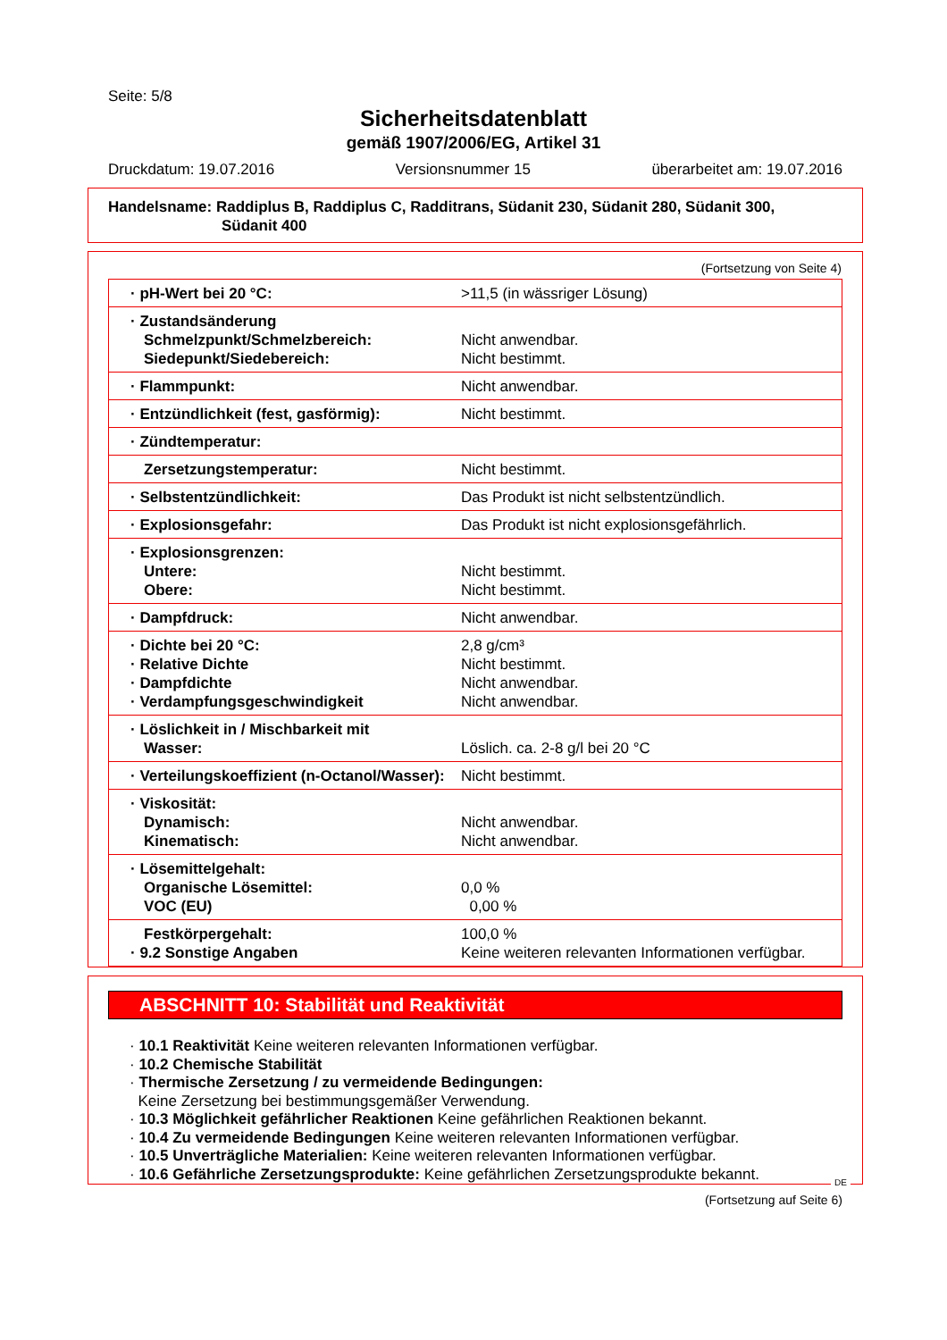Seite: 5/8
Sicherheitsdatenblatt
gemäß 1907/2006/EG, Artikel 31
Druckdatum: 19.07.2016 Versionsnummer 15 überarbeitet am: 19.07.2016
Handelsname: Raddiplus B, Raddiplus C, Radditrans, Südanit 230, Südanit 280, Südanit 300,
Südanit 400
(Fortsetzung von Seite 4)
| · pH-Wert bei 20 °C: | >11,5 (in wässriger Lösung) |
| · Zustandsänderung Schmelzpunkt/Schmelzbereich: Siedepunkt/Siedebereich: | Nicht anwendbar. Nicht bestimmt. |
| · Flammpunkt: | Nicht anwendbar. |
| · Entzündlichkeit (fest, gasförmig): | Nicht bestimmt. |
| · Zündtemperatur: | |
| Zersetzungstemperatur: | Nicht bestimmt. |
| · Selbstentzündlichkeit: | Das Produkt ist nicht selbstentzündlich. |
| · Explosionsgefahr: | Das Produkt ist nicht explosionsgefährlich. |
| · Explosionsgrenzen: Untere: Obere: | Nicht bestimmt. Nicht bestimmt. |
| · Dampfdruck: | Nicht anwendbar. |
| · Dichte bei 20 °C: · Relative Dichte · Dampfdichte · Verdampfungsgeschwindigkeit | 2,8 g/cm³ Nicht bestimmt. Nicht anwendbar. Nicht anwendbar. |
| · Löslichkeit in / Mischbarkeit mit Wasser: | Löslich. ca. 2-8 g/l bei 20 °C |
| · Verteilungskoeffizient (n-Octanol/Wasser): | Nicht bestimmt. |
| · Viskosität: Dynamisch: Kinematisch: | Nicht anwendbar. Nicht anwendbar. |
| · Lösemittelgehalt: Organische Lösemittel: VOC (EU) | 0,0 % 0,00 % |
| Festkörpergehalt: · 9.2 Sonstige Angaben | 100,0 % Keine weiteren relevanten Informationen verfügbar. |
ABSCHNITT 10: Stabilität und Reaktivität
· 10.1 Reaktivität Keine weiteren relevanten Informationen verfügbar.
· 10.2 Chemische Stabilität
· Thermische Zersetzung / zu vermeidende Bedingungen:
Keine Zersetzung bei bestimmungsgemäßer Verwendung.
· 10.3 Möglichkeit gefährlicher Reaktionen Keine gefährlichen Reaktionen bekannt.
· 10.4 Zu vermeidende Bedingungen Keine weiteren relevanten Informationen verfügbar.
· 10.5 Unverträgliche Materialien: Keine weiteren relevanten Informationen verfügbar.
· 10.6 Gefährliche Zersetzungsprodukte: Keine gefährlichen Zersetzungsprodukte bekannt.
DE
(Fortsetzung auf Seite 6)